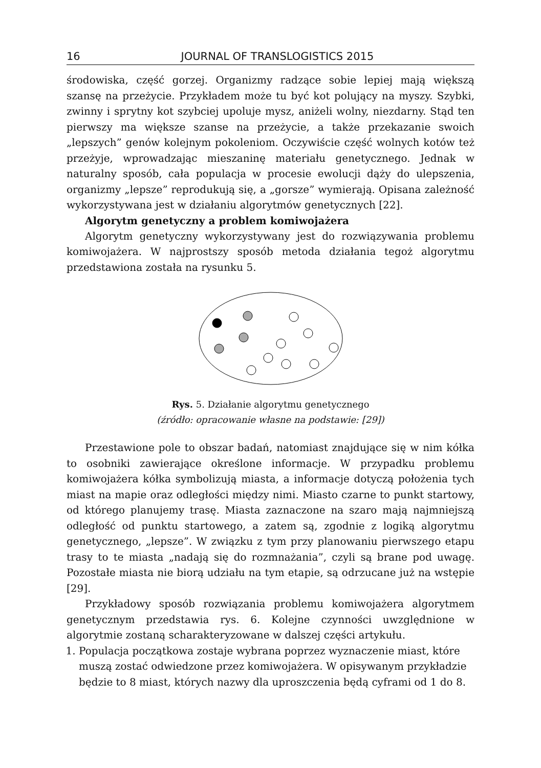16 JOURNAL OF TRANSLOGISTICS 2015
środowiska, część gorzej. Organizmy radzące sobie lepiej mają większą szansę na przeżycie. Przykładem może tu być kot polujący na myszy. Szybki, zwinny i sprytny kot szybciej upoluje mysz, aniżeli wolny, niezdarny. Stąd ten pierwszy ma większe szanse na przeżycie, a także przekazanie swoich „lepszych” genów kolejnym pokoleniom. Oczywiście część wolnych kotów też przeżyje, wprowadzając mieszaninę materiału genetycznego. Jednak w naturalny sposób, cała populacja w procesie ewolucji dąży do ulepszenia, organizmy „lepsze” reprodukują się, a „gorsze” wymierają. Opisana zależność wykorzystywana jest w działaniu algorytmów genetycznych [22].
Algorytm genetyczny a problem komiwojażera
Algorytm genetyczny wykorzystywany jest do rozwiązywania problemu komiwojażera. W najprostszy sposób metoda działania tegoż algorytmu przedstawiona została na rysunku 5.
Rys. 5. Działanie algorytmu genetycznego
(źródło: opracowanie własne na podstawie: [29])
Przestawione pole to obszar badań, natomiast znajdujące się w nim kółka to osobniki zawierające określone informacje. W przypadku problemu komiwojażera kółka symbolizują miasta, a informacje dotyczą położenia tych miast na mapie oraz odległości między nimi. Miasto czarne to punkt startowy, od którego planujemy trasę. Miasta zaznaczone na szaro mają najmniejszą odległość od punktu startowego, a zatem są, zgodnie z logiką algorytmu genetycznego, „lepsze”. W związku z tym przy planowaniu pierwszego etapu trasy to te miasta „nadają się do rozmnażania”, czyli są brane pod uwagę. Pozostałe miasta nie biorą udziału na tym etapie, są odrzucane już na wstępie [29].
Przykładowy sposób rozwiązania problemu komiwojażera algorytmem genetycznym przedstawia rys. 6. Kolejne czynności uwzględnione w algorytmie zostaną scharakteryzowane w dalszej części artykułu.
1. Populacja początkowa zostaje wybrana poprzez wyznaczenie miast, które muszą zostać odwiedzone przez komiwojażera. W opisywanym przykładzie będzie to 8 miast, których nazwy dla uproszczenia będą cyframi od 1 do 8.